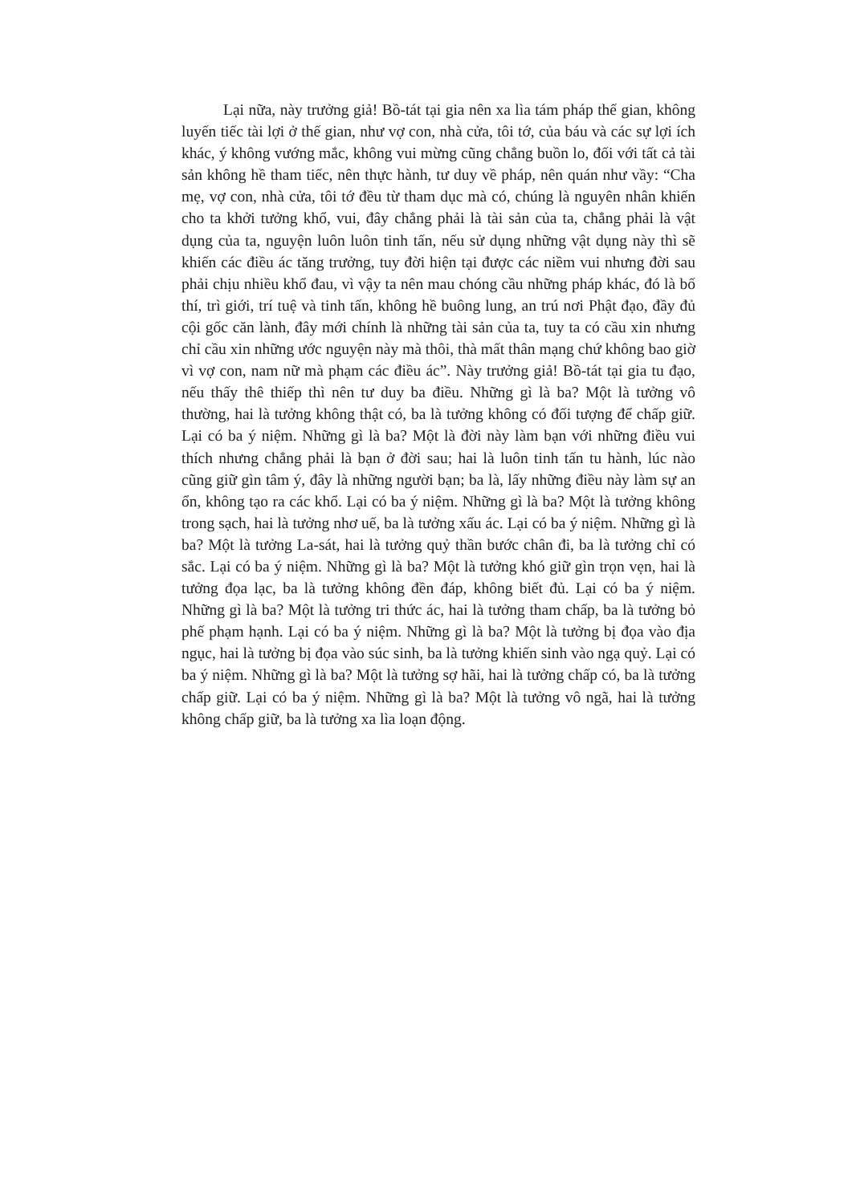Lại nữa, này trưởng giả! Bồ-tát tại gia nên xa lìa tám pháp thế gian, không luyến tiếc tài lợi ở thế gian, như vợ con, nhà cửa, tôi tớ, của báu và các sự lợi ích khác, ý không vướng mắc, không vui mừng cũng chẳng buồn lo, đối với tất cả tài sản không hề tham tiếc, nên thực hành, tư duy về pháp, nên quán như vầy: “Cha mẹ, vợ con, nhà cửa, tôi tớ đều từ tham dục mà có, chúng là nguyên nhân khiến cho ta khởi tưởng khổ, vui, đây chẳng phải là tài sản của ta, chẳng phải là vật dụng của ta, nguyện luôn luôn tinh tấn, nếu sử dụng những vật dụng này thì sẽ khiến các điều ác tăng trưởng, tuy đời hiện tại được các niềm vui nhưng đời sau phải chịu nhiều khổ đau, vì vậy ta nên mau chóng cầu những pháp khác, đó là bố thí, trì giới, trí tuệ và tinh tấn, không hề buông lung, an trú nơi Phật đạo, đầy đủ cội gốc căn lành, đây mới chính là những tài sản của ta, tuy ta có cầu xin nhưng chỉ cầu xin những ước nguyện này mà thôi, thà mất thân mạng chứ không bao giờ vì vợ con, nam nữ mà phạm các điều ác”. Này trưởng giả! Bồ-tát tại gia tu đạo, nếu thấy thê thiếp thì nên tư duy ba điều. Những gì là ba? Một là tưởng vô thường, hai là tưởng không thật có, ba là tưởng không có đối tượng để chấp giữ. Lại có ba ý niệm. Những gì là ba? Một là đời này làm bạn với những điều vui thích nhưng chẳng phải là bạn ở đời sau; hai là luôn tinh tấn tu hành, lúc nào cũng giữ gìn tâm ý, đây là những người bạn; ba là, lấy những điều này làm sự an ổn, không tạo ra các khổ. Lại có ba ý niệm. Những gì là ba? Một là tưởng không trong sạch, hai là tưởng nhơ uế, ba là tưởng xấu ác. Lại có ba ý niệm. Những gì là ba? Một là tưởng La-sát, hai là tưởng quỷ thần bước chân đi, ba là tưởng chỉ có sắc. Lại có ba ý niệm. Những gì là ba? Một là tưởng khó giữ gìn trọn vẹn, hai là tưởng đọa lạc, ba là tưởng không đền đáp, không biết đủ. Lại có ba ý niệm. Những gì là ba? Một là tưởng tri thức ác, hai là tưởng tham chấp, ba là tưởng bỏ phế phạm hạnh. Lại có ba ý niệm. Những gì là ba? Một là tưởng bị đọa vào địa ngục, hai là tưởng bị đọa vào súc sinh, ba là tưởng khiến sinh vào ngạ quỷ. Lại có ba ý niệm. Những gì là ba? Một là tưởng sợ hãi, hai là tưởng chấp có, ba là tưởng chấp giữ. Lại có ba ý niệm. Những gì là ba? Một là tưởng vô ngã, hai là tưởng không chấp giữ, ba là tưởng xa lìa loạn động.